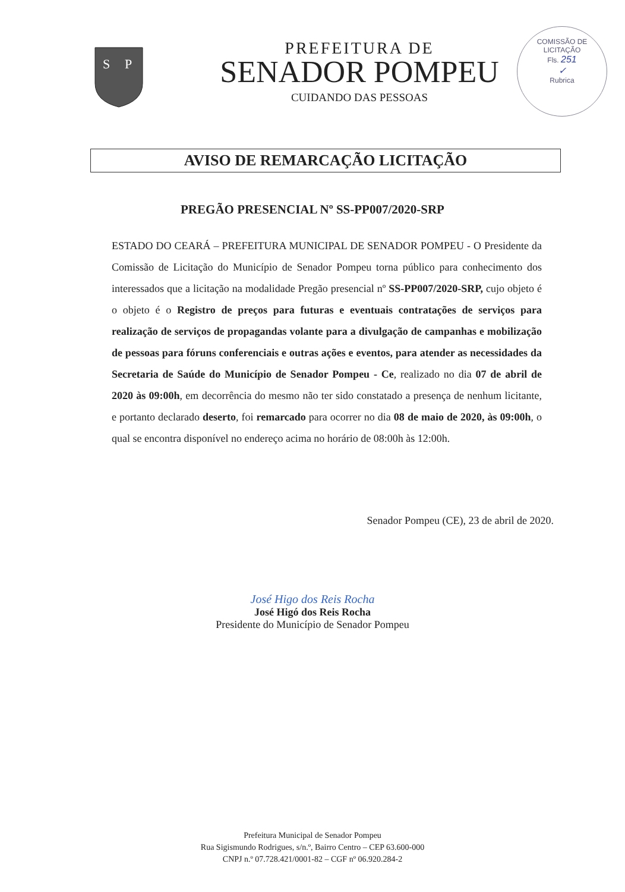S
P
PREFEITURA DE
SENADOR POMPEU
CUIDANDO DAS PESSOAS
COMISSÃO DE LICITAÇÃO
Fls. 251
✓
Rubrica
AVISO DE REMARCAÇÃO LICITAÇÃO
PREGÃO PRESENCIAL Nº SS-PP007/2020-SRP
ESTADO DO CEARÁ – PREFEITURA MUNICIPAL DE SENADOR POMPEU - O Presidente da Comissão de Licitação do Município de Senador Pompeu torna público para conhecimento dos interessados que a licitação na modalidade Pregão presencial nº SS-PP007/2020-SRP, cujo objeto é o objeto é o Registro de preços para futuras e eventuais contratações de serviços para realização de serviços de propagandas volante para a divulgação de campanhas e mobilização de pessoas para fóruns conferenciais e outras ações e eventos, para atender as necessidades da Secretaria de Saúde do Município de Senador Pompeu - Ce, realizado no dia 07 de abril de 2020 às 09:00h, em decorrência do mesmo não ter sido constatado a presença de nenhum licitante, e portanto declarado deserto, foi remarcado para ocorrer no dia 08 de maio de 2020, às 09:00h, o qual se encontra disponível no endereço acima no horário de 08:00h às 12:00h.
Senador Pompeu (CE), 23 de abril de 2020.
José Higo dos Reis Rocha
José Higó dos Reis Rocha
Presidente do Município de Senador Pompeu
Prefeitura Municipal de Senador Pompeu
Rua Sigismundo Rodrigues, s/n.º, Bairro Centro – CEP 63.600-000
CNPJ n.º 07.728.421/0001-82 – CGF nº 06.920.284-2